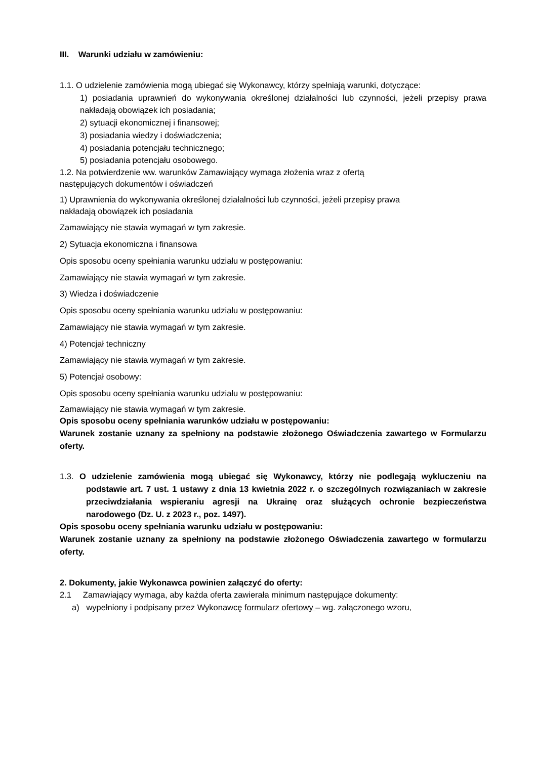III. Warunki udziału w zamówieniu:
1.1. O udzielenie zamówienia mogą ubiegać się Wykonawcy, którzy spełniają warunki, dotyczące:
1) posiadania uprawnień do wykonywania określonej działalności lub czynności, jeżeli przepisy prawa nakładają obowiązek ich posiadania;
2) sytuacji ekonomicznej i finansowej;
3) posiadania wiedzy i doświadczenia;
4) posiadania potencjału technicznego;
5) posiadania potencjału osobowego.
1.2. Na potwierdzenie ww. warunków Zamawiający wymaga złożenia wraz z ofertą
następujących dokumentów i oświadczeń
1) Uprawnienia do wykonywania określonej działalności lub czynności, jeżeli przepisy prawa
nakładają obowiązek ich posiadania
Zamawiający nie stawia wymagań w tym zakresie.
2) Sytuacja ekonomiczna i finansowa
Opis sposobu oceny spełniania warunku udziału w postępowaniu:
Zamawiający nie stawia wymagań w tym zakresie.
3) Wiedza i doświadczenie
Opis sposobu oceny spełniania warunku udziału w postępowaniu:
Zamawiający nie stawia wymagań w tym zakresie.
4) Potencjał techniczny
Zamawiający nie stawia wymagań w tym zakresie.
5) Potencjał osobowy:
Opis sposobu oceny spełniania warunku udziału w postępowaniu:
Zamawiający nie stawia wymagań w tym zakresie.
Opis sposobu oceny spełniania warunków udziału w postępowaniu:
Warunek zostanie uznany za spełniony na podstawie złożonego Oświadczenia zawartego w Formularzu oferty.
1.3. O udzielenie zamówienia mogą ubiegać się Wykonawcy, którzy nie podlegają wykluczeniu na podstawie art. 7 ust. 1 ustawy z dnia 13 kwietnia 2022 r. o szczególnych rozwiązaniach w zakresie przeciwdziałania wspieraniu agresji na Ukrainę oraz służących ochronie bezpieczeństwa narodowego (Dz. U. z 2023 r., poz. 1497).
Opis sposobu oceny spełniania warunku udziału w postępowaniu:
Warunek zostanie uznany za spełniony na podstawie złożonego Oświadczenia zawartego w formularzu oferty.
2. Dokumenty, jakie Wykonawca powinien załączyć do oferty:
2.1 Zamawiający wymaga, aby każda oferta zawierała minimum następujące dokumenty:
a) wypełniony i podpisany przez Wykonawcę formularz ofertowy – wg. załączonego wzoru,